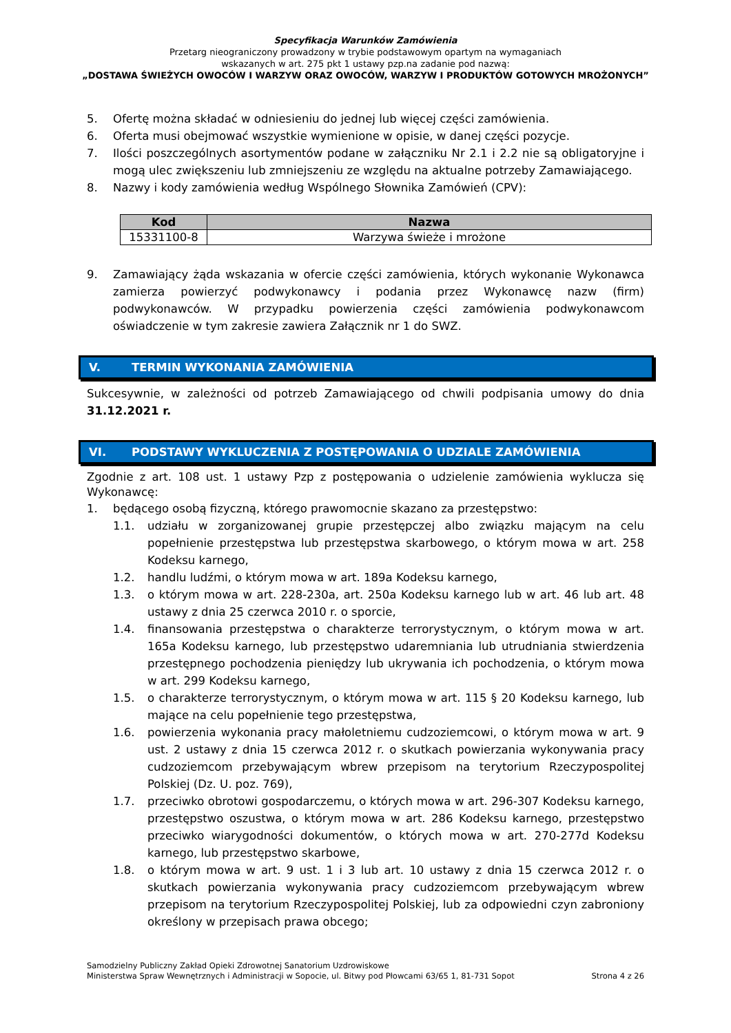Specyfikacja Warunków Zamówienia
Przetarg nieograniczony prowadzony w trybie podstawowym opartym na wymaganiach
wskazanych w art. 275 pkt 1 ustawy pzp.na zadanie pod nazwą:
„DOSTAWA ŚWIEŻYCH OWOCÓW I WARZYW ORAZ OWOCÓW, WARZYW I PRODUKTÓW GOTOWYCH MROŻONYCH”
5. Ofertę można składać w odniesieniu do jednej lub więcej części zamówienia.
6. Oferta musi obejmować wszystkie wymienione w opisie, w danej części pozycje.
7. Ilości poszczególnych asortymentów podane w załączniku Nr 2.1 i 2.2 nie są obligatoryjne i mogą ulec zwiększeniu lub zmniejszeniu ze względu na aktualne potrzeby Zamawiającego.
8. Nazwy i kody zamówienia według Wspólnego Słownika Zamówień (CPV):
| Kod | Nazwa |
| --- | --- |
| 15331100-8 | Warzywa świeże i mrożone |
9. Zamawiający żąda wskazania w ofercie części zamówienia, których wykonanie Wykonawca zamierza powierzyć podwykonawcy i podania przez Wykonawcę nazw (firm) podwykonawców. W przypadku powierzenia części zamówienia podwykonawcom oświadczenie w tym zakresie zawiera Załącznik nr 1 do SWZ.
V. TERMIN WYKONANIA ZAMÓWIENIA
Sukcesywnie, w zależności od potrzeb Zamawiającego od chwili podpisania umowy do dnia 31.12.2021 r.
VI. PODSTAWY WYKLUCZENIA Z POSTĘPOWANIA O UDZIALE ZAMÓWIENIA
Zgodnie z art. 108 ust. 1 ustawy Pzp z postępowania o udzielenie zamówienia wyklucza się Wykonawcę:
1. będącego osobą fizyczną, którego prawomocnie skazano za przestępstwo:
1.1. udziału w zorganizowanej grupie przestępczej albo związku mającym na celu popełnienie przestępstwa lub przestępstwa skarbowego, o którym mowa w art. 258 Kodeksu karnego,
1.2. handlu ludźmi, o którym mowa w art. 189a Kodeksu karnego,
1.3. o którym mowa w art. 228-230a, art. 250a Kodeksu karnego lub w art. 46 lub art. 48 ustawy z dnia 25 czerwca 2010 r. o sporcie,
1.4. finansowania przestępstwa o charakterze terrorystycznym, o którym mowa w art. 165a Kodeksu karnego, lub przestępstwo udaremniania lub utrudniania stwierdzenia przestępnego pochodzenia pieniędzy lub ukrywania ich pochodzenia, o którym mowa w art. 299 Kodeksu karnego,
1.5. o charakterze terrorystycznym, o którym mowa w art. 115 § 20 Kodeksu karnego, lub mające na celu popełnienie tego przestępstwa,
1.6. powierzenia wykonania pracy małoletniemu cudzoziemcowi, o którym mowa w art. 9 ust. 2 ustawy z dnia 15 czerwca 2012 r. o skutkach powierzania wykonywania pracy cudzoziemcom przebywającym wbrew przepisom na terytorium Rzeczypospolitej Polskiej (Dz. U. poz. 769),
1.7. przeciwko obrotowi gospodarczemu, o których mowa w art. 296-307 Kodeksu karnego, przestępstwo oszustwa, o którym mowa w art. 286 Kodeksu karnego, przestępstwo przeciwko wiarygodności dokumentów, o których mowa w art. 270-277d Kodeksu karnego, lub przestępstwo skarbowe,
1.8. o którym mowa w art. 9 ust. 1 i 3 lub art. 10 ustawy z dnia 15 czerwca 2012 r. o skutkach powierzania wykonywania pracy cudzoziemcom przebywającym wbrew przepisom na terytorium Rzeczypospolitej Polskiej, lub za odpowiedni czyn zabroniony określony w przepisach prawa obcego;
Samodzielny Publiczny Zakład Opieki Zdrowotnej Sanatorium Uzdrowiskowe
Ministerstwa Spraw Wewnętrznych i Administracji w Sopocie, ul. Bitwy pod Płowcami 63/65 1, 81-731 Sopot
Strona 4 z 26